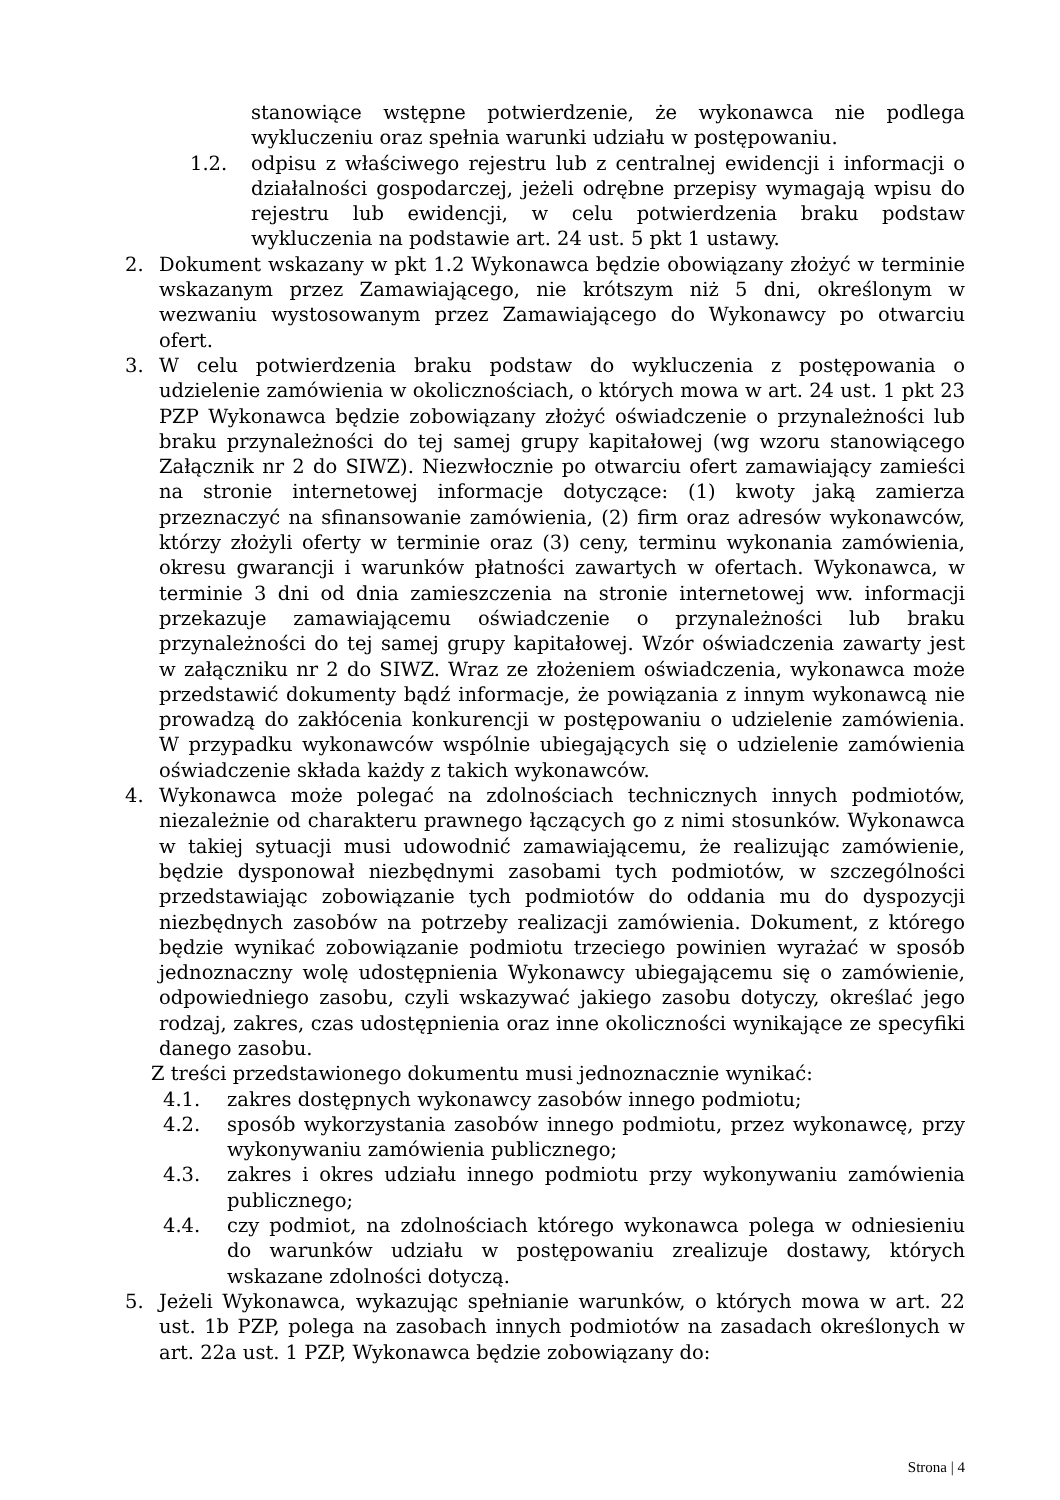stanowiące wstępne potwierdzenie, że wykonawca nie podlega wykluczeniu oraz spełnia warunki udziału w postępowaniu.
1.2. odpisu z właściwego rejestru lub z centralnej ewidencji i informacji o działalności gospodarczej, jeżeli odrębne przepisy wymagają wpisu do rejestru lub ewidencji, w celu potwierdzenia braku podstaw wykluczenia na podstawie art. 24 ust. 5 pkt 1 ustawy.
2. Dokument wskazany w pkt 1.2 Wykonawca będzie obowiązany złożyć w terminie wskazanym przez Zamawiającego, nie krótszym niż 5 dni, określonym w wezwaniu wystosowanym przez Zamawiającego do Wykonawcy po otwarciu ofert.
3. W celu potwierdzenia braku podstaw do wykluczenia z postępowania o udzielenie zamówienia w okolicznościach, o których mowa w art. 24 ust. 1 pkt 23 PZP Wykonawca będzie zobowiązany złożyć oświadczenie o przynależności lub braku przynależności do tej samej grupy kapitałowej (wg wzoru stanowiącego Załącznik nr 2 do SIWZ). Niezwłocznie po otwarciu ofert zamawiający zamieści na stronie internetowej informacje dotyczące: (1) kwoty jaką zamierza przeznaczyć na sfinansowanie zamówienia, (2) firm oraz adresów wykonawców, którzy złożyli oferty w terminie oraz (3) ceny, terminu wykonania zamówienia, okresu gwarancji i warunków płatności zawartych w ofertach. Wykonawca, w terminie 3 dni od dnia zamieszczenia na stronie internetowej ww. informacji przekazuje zamawiającemu oświadczenie o przynależności lub braku przynależności do tej samej grupy kapitałowej. Wzór oświadczenia zawarty jest w załączniku nr 2 do SIWZ. Wraz ze złożeniem oświadczenia, wykonawca może przedstawić dokumenty bądź informacje, że powiązania z innym wykonawcą nie prowadzą do zakłócenia konkurencji w postępowaniu o udzielenie zamówienia. W przypadku wykonawców wspólnie ubiegających się o udzielenie zamówienia oświadczenie składa każdy z takich wykonawców.
4. Wykonawca może polegać na zdolnościach technicznych innych podmiotów, niezależnie od charakteru prawnego łączących go z nimi stosunków. Wykonawca w takiej sytuacji musi udowodnić zamawiającemu, że realizując zamówienie, będzie dysponował niezbędnymi zasobami tych podmiotów, w szczególności przedstawiając zobowiązanie tych podmiotów do oddania mu do dyspozycji niezbędnych zasobów na potrzeby realizacji zamówienia. Dokument, z którego będzie wynikać zobowiązanie podmiotu trzeciego powinien wyrażać w sposób jednoznaczny wolę udostępnienia Wykonawcy ubiegającemu się o zamówienie, odpowiedniego zasobu, czyli wskazywać jakiego zasobu dotyczy, określać jego rodzaj, zakres, czas udostępnienia oraz inne okoliczności wynikające ze specyfiki danego zasobu.
Z treści przedstawionego dokumentu musi jednoznacznie wynikać:
4.1. zakres dostępnych wykonawcy zasobów innego podmiotu;
4.2. sposób wykorzystania zasobów innego podmiotu, przez wykonawcę, przy wykonywaniu zamówienia publicznego;
4.3. zakres i okres udziału innego podmiotu przy wykonywaniu zamówienia publicznego;
4.4. czy podmiot, na zdolnościach którego wykonawca polega w odniesieniu do warunków udziału w postępowaniu zrealizuje dostawy, których wskazane zdolności dotyczą.
5. Jeżeli Wykonawca, wykazując spełnianie warunków, o których mowa w art. 22 ust. 1b PZP, polega na zasobach innych podmiotów na zasadach określonych w art. 22a ust. 1 PZP, Wykonawca będzie zobowiązany do:
Strona | 4